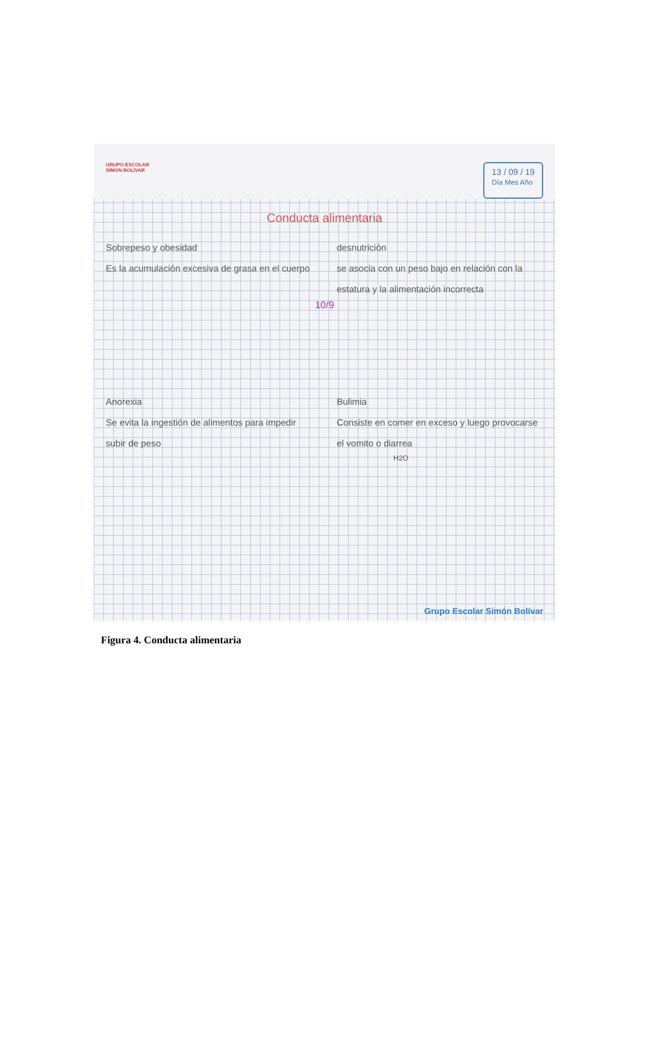GRUPO ESCOLAR
SIMÓN BOLÍVAR
13 / 09 / 19
Día Mes Año
Conducta alimentaria
Sobrepeso y obesidad
Es la acumulación excesiva de grasa en el cuerpo
desnutrición
se asocia con un peso bajo en relación con la estatura y la alimentación incorrecta
10/9
Anorexia
Se evita la ingestión de alimentos para impedir subir de peso
Bulimia
Consiste en comer en exceso y luego provocarse el vomito o diarrea
H2O
Grupo Escolar Simón Bolívar
Figura 4. Conducta alimentaria